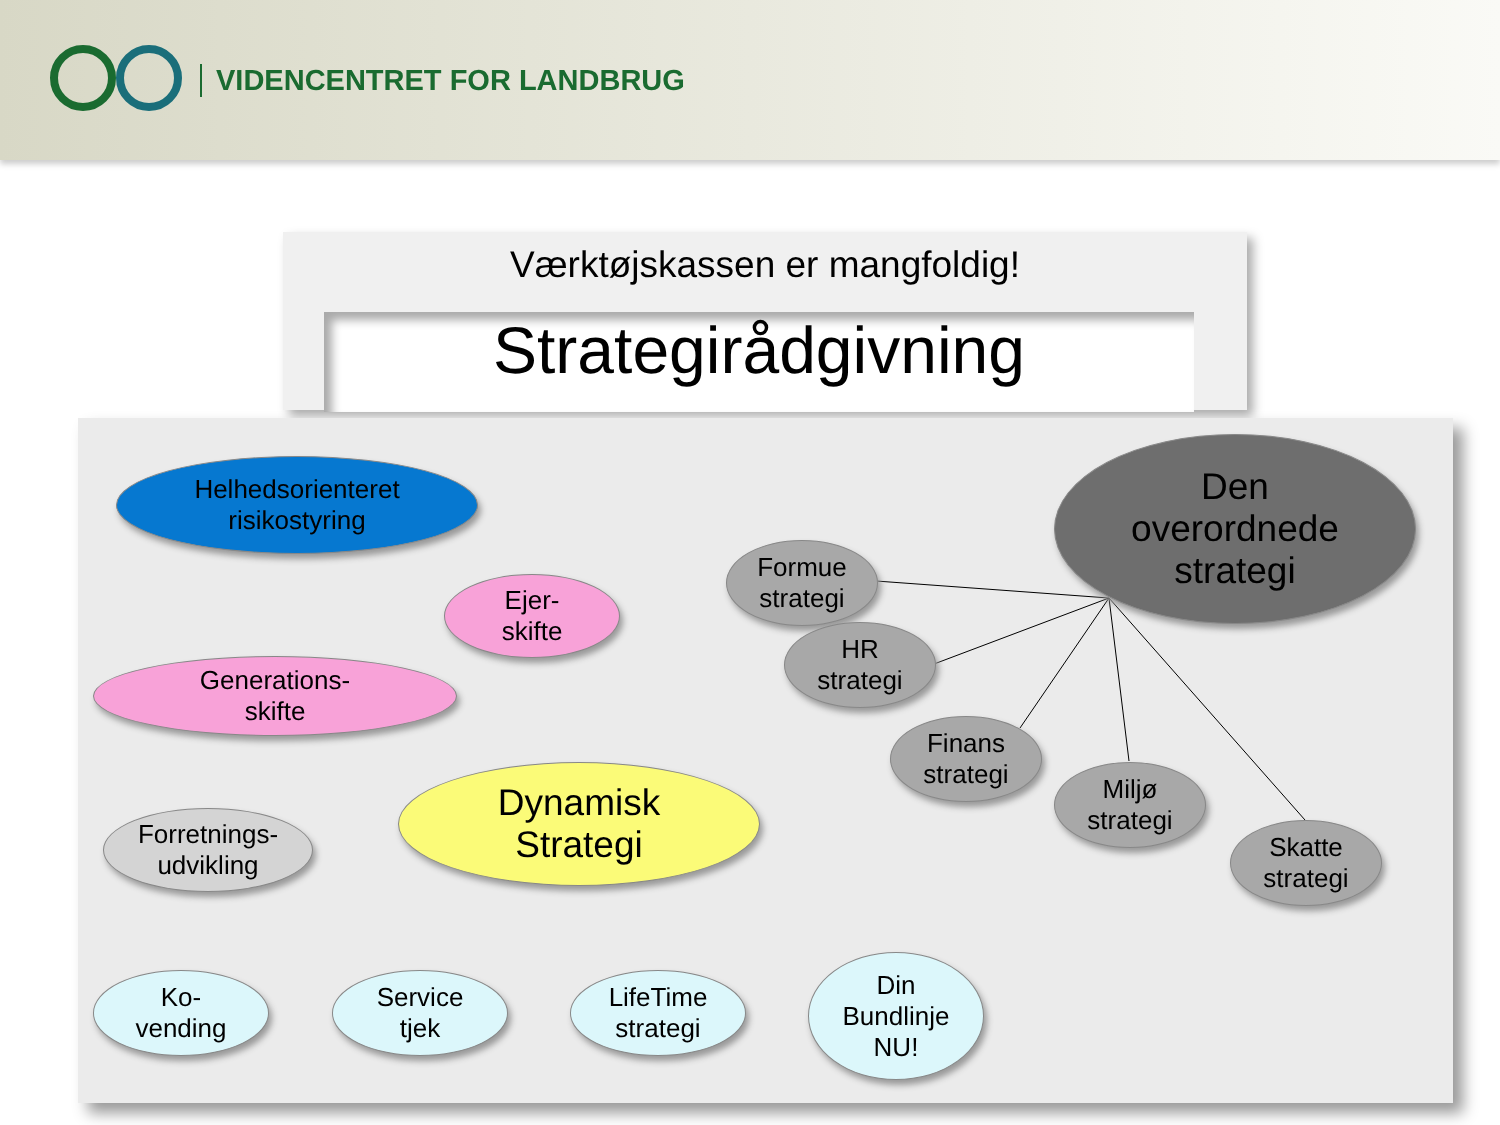VIDENCENTRET FOR LANDBRUG
Værktøjskassen er mangfoldig!
Strategirådgivning
Helhedsorienteret
risikostyring
Ejer-
skifte
Generations-
skifte
Dynamisk
Strategi
Forretnings-
udvikling
Den
overordnede
strategi
Formue
strategi
HR
strategi
Finans
strategi
Miljø
strategi
Skatte
strategi
Ko-
vending
Service
tjek
LifeTime
strategi
Din
Bundlinje
NU!